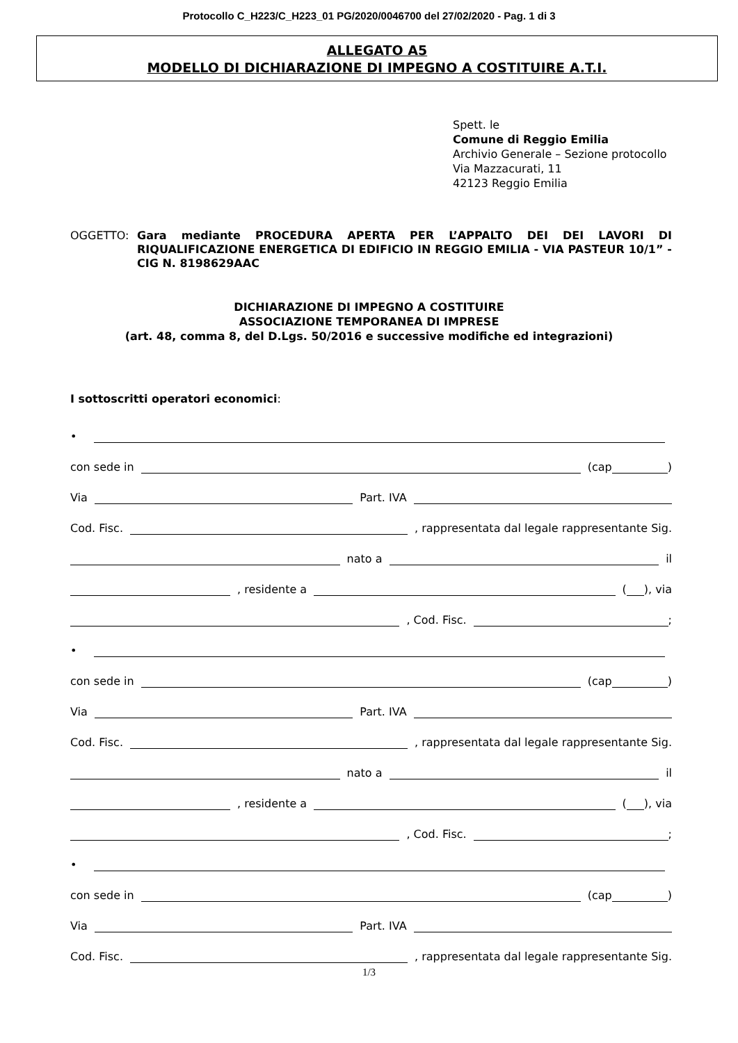Protocollo C_H223/C_H223_01 PG/2020/0046700 del 27/02/2020 - Pag. 1 di 3
ALLEGATO A5
MODELLO DI DICHIARAZIONE DI IMPEGNO A COSTITUIRE A.T.I.
Spett. le
Comune di Reggio Emilia
Archivio Generale – Sezione protocollo
Via Mazzacurati, 11
42123 Reggio Emilia
OGGETTO: Gara mediante PROCEDURA APERTA PER L’APPALTO DEI DEI LAVORI DI RIQUALIFICAZIONE ENERGETICA DI EDIFICIO IN REGGIO EMILIA - VIA PASTEUR 10/1” - CIG N. 8198629AAC
DICHIARAZIONE DI IMPEGNO A COSTITUIRE
ASSOCIAZIONE TEMPORANEA DI IMPRESE
(art. 48, comma 8, del D.Lgs. 50/2016 e successive modifiche ed integrazioni)
I sottoscritti operatori economici:
•
con sede in (cap )
Via Part. IVA
Cod. Fisc. , rappresentata dal legale rappresentante Sig.
nato a il
, residente a ( ), via
, Cod. Fisc. ;
•
con sede in (cap )
Via Part. IVA
Cod. Fisc. , rappresentata dal legale rappresentante Sig.
nato a il
, residente a ( ), via
, Cod. Fisc. ;
•
con sede in (cap )
Via Part. IVA
Cod. Fisc. , rappresentata dal legale rappresentante Sig.
1/3